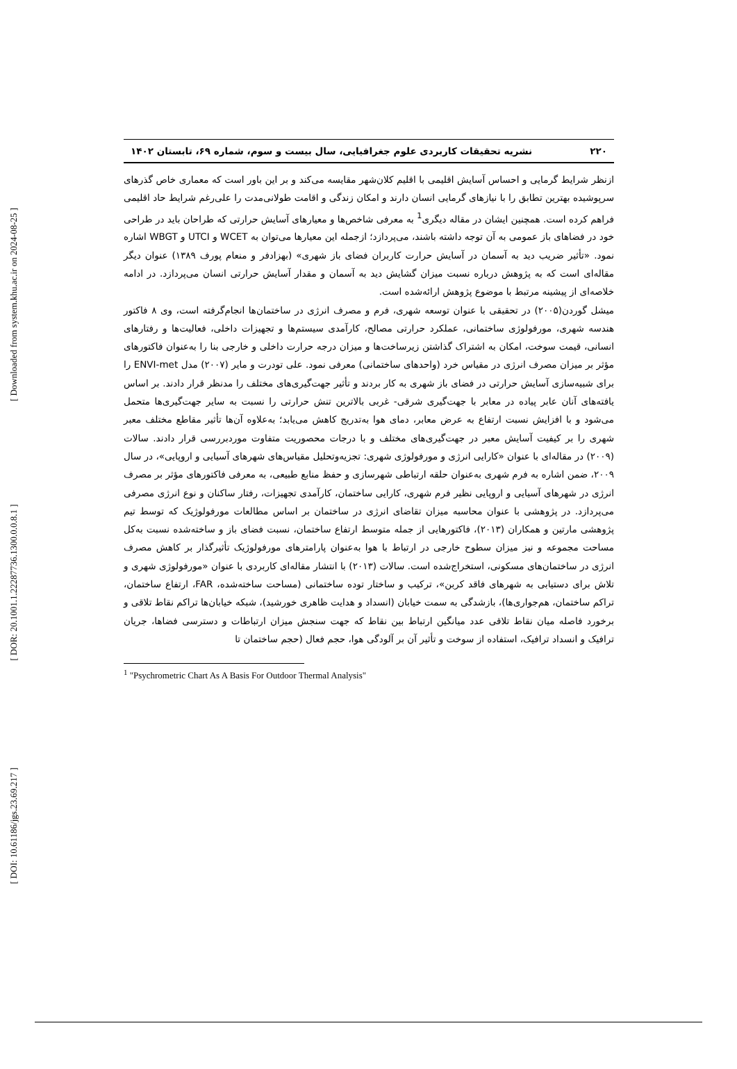[ Downloaded from system.khu.ac.ir on 2024-08-25 ]
[ DOR: 20.1001.1.22287736.1300.0.0.8.1 ]
[ DOI: 10.61186/jgs.23.69.217 ]
۲۲۰ نشریه تحقیقات کاربردی علوم جغرافیایی، سال بیست و سوم، شماره ۶۹، تابستان ۱۴۰۲
ازنظر شرایط گرمایی و احساس آسایش اقلیمی با اقلیم کلان‌شهر مقایسه می‌کند و بر این باور است که معماری خاص گذرهای سرپوشیده بهترین تطابق را با نیازهای گرمایی انسان دارند و امکان زندگی و اقامت طولانی‌مدت را علی‌رغم شرایط حاد اقلیمی فراهم کرده است. همچنین ایشان در مقاله دیگری<sup>1</sup> به معرفی شاخص‌ها و معیارهای آسایش حرارتی که طراحان باید در طراحی خود در فضاهای باز عمومی به آن توجه داشته باشند، می‌پردازد؛ ازجمله این معیارها می‌توان به WCET و UTCI و WBGT اشاره نمود. «تأثیر ضریب دید به آسمان در آسایش حرارت کاربران فضای باز شهری» (بهزادفر و منعام پورف ۱۳۸۹) عنوان دیگر مقاله‌ای است که به پژوهش درباره نسبت میزان گشایش دید به آسمان و مقدار آسایش حرارتی انسان می‌پردازد. در ادامه خلاصه‌ای از پیشینه مرتبط با موضوع پژوهش ارائه‌شده است.
میشل گوردن(۲۰۰۵) در تحقیقی با عنوان توسعه شهری، فرم و مصرف انرژی در ساختمان‌ها انجام‌گرفته است، وی ۸ فاکتور هندسه شهری، مورفولوژی ساختمانی، عملکرد حرارتی مصالح، کارآمدی سیستم‌ها و تجهیزات داخلی، فعالیت‌ها و رفتارهای انسانی، قیمت سوخت، امکان به اشتراک گذاشتن زیرساخت‌ها و میزان درجه حرارت داخلی و خارجی بنا را به‌عنوان فاکتورهای مؤثر بر میزان مصرف انرژی در مقیاس خرد (واحدهای ساختمانی) معرفی نمود. علی تودرت و مایر (۲۰۰۷) مدل ENVI-met را برای شبیه‌سازی آسایش حرارتی در فضای باز شهری به کار بردند و تأثیر جهت‌گیری‌های مختلف را مدنظر قرار دادند. بر اساس یافته‌های آنان عابر پیاده در معابر با جهت‌گیری شرقی- غربی بالاترین تنش حرارتی را نسبت به سایر جهت‌گیری‌ها متحمل می‌شود و با افزایش نسبت ارتفاع به عرض معابر، دمای هوا به‌تدریج کاهش می‌یابد؛ به‌علاوه آن‌ها تأثیر مقاطع مختلف معبر شهری را بر کیفیت آسایش معبر در جهت‌گیری‌های مختلف و با درجات محصوریت متفاوت موردبررسی قرار دادند. سالات (۲۰۰۹) در مقاله‌ای با عنوان «کارایی انرژی و مورفولوژی شهری: تجزیه‌وتحلیل مقیاس‌های شهرهای آسیایی و اروپایی»، در سال ۲۰۰۹، ضمن اشاره به فرم شهری به‌عنوان حلقه ارتباطی شهرسازی و حفظ منابع طبیعی، به معرفی فاکتورهای مؤثر بر مصرف انرژی در شهرهای آسیایی و اروپایی نظیر فرم شهری، کارایی ساختمان، کارآمدی تجهیزات، رفتار ساکنان و نوع انرژی مصرفی می‌پردازد. در پژوهشی با عنوان محاسبه میزان تقاضای انرژی در ساختمان بر اساس مطالعات مورفولوژیک که توسط تیم پژوهشی مارتین و همکاران (۲۰۱۳)، فاکتورهایی از جمله متوسط ارتفاع ساختمان، نسبت فضای باز و ساخته‌شده نسبت به‌کل مساحت مجموعه و نیز میزان سطوح خارجی در ارتباط با هوا به‌عنوان پارامترهای مورفولوژیک تأثیرگذار بر کاهش مصرف انرژی در ساختمان‌های مسکونی، استخراج‌شده است. سالات (۲۰۱۳) با انتشار مقاله‌ای کاربردی با عنوان «مورفولوژی شهری و تلاش برای دستیابی به شهرهای فاقد کربن»، ترکیب و ساختار توده ساختمانی (مساحت ساخته‌شده، FAR، ارتفاع ساختمان، تراکم ساختمان، هم‌جواری‌ها)، بازشدگی به سمت خیابان (انسداد و هدایت ظاهری خورشید)، شبکه خیابان‌ها تراکم نقاط تلاقی و برخورد فاصله میان نقاط تلاقی عدد میانگین ارتباط بین نقاط که جهت سنجش میزان ارتباطات و دسترسی فضاها، جریان ترافیک و انسداد ترافیک، استفاده از سوخت و تأثیر آن بر آلودگی هوا، حجم فعال (حجم ساختمان تا
<sup>1</sup> "Psychrometric Chart As A Basis For Outdoor Thermal Analysis"